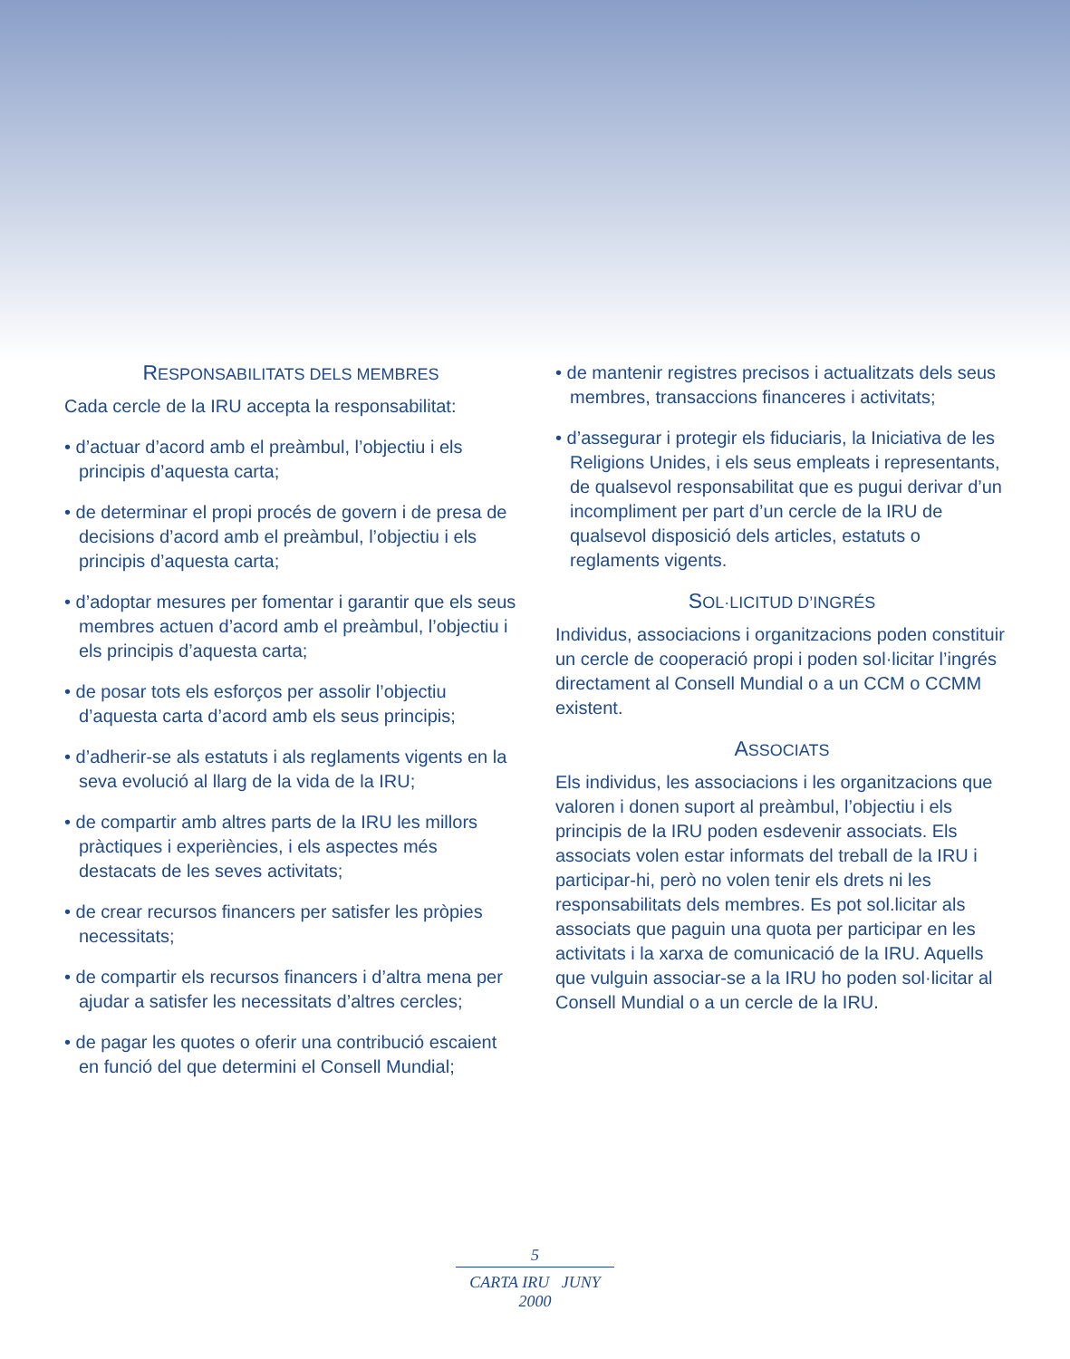RESPONSABILITATS DELS MEMBRES
Cada cercle de la IRU accepta la responsabilitat:
• d’actuar d’acord amb el preàmbul, l’objectiu i els principis d’aquesta carta;
• de determinar el propi procés de govern i de presa de decisions d’acord amb el preàmbul, l’objectiu i els principis d’aquesta carta;
• d’adoptar mesures per fomentar i garantir que els seus membres actuen d’acord amb el preàmbul, l’objectiu i els principis d’aquesta carta;
• de posar tots els esforços per assolir l’objectiu d’aquesta carta d’acord amb els seus principis;
• d’adherir-se als estatuts i als reglaments vigents en la seva evolució al llarg de la vida de la IRU;
• de compartir amb altres parts de la IRU les millors pràctiques i experiències, i els aspectes més destacats de les seves activitats;
• de crear recursos financers per satisfer les pròpies necessitats;
• de compartir els recursos financers i d’altra mena per ajudar a satisfer les necessitats d’altres cercles;
• de pagar les quotes o oferir una contribució escaient en funció del que determini el Consell Mundial;
• de mantenir registres precisos i actualitzats dels seus membres, transaccions financeres i activitats;
• d’assegurar i protegir els fiduciaris, la Iniciativa de les Religions Unides, i els seus empleats i representants, de qualsevol responsabilitat que es pugui derivar d’un incompliment per part d’un cercle de la IRU de qualsevol disposició dels articles, estatuts o reglaments vigents.
SOL·LICITUD D’INGRÉS
Individus, associacions i organitzacions poden constituir un cercle de cooperació propi i poden sol·licitar l’ingrés directament al Consell Mundial o a un CCM o CCMM existent.
ASSOCIATS
Els individus, les associacions i les organitzacions que valoren i donen suport al preàmbul, l’objectiu i els principis de la IRU poden esdevenir associats. Els associats volen estar informats del treball de la IRU i participar-hi, però no volen tenir els drets ni les responsabilitats dels membres. Es pot sol.licitar als associats que paguin una quota per participar en les activitats i la xarxa de comunicació de la IRU. Aquells que vulguin associar-se a la IRU ho poden sol·licitar al Consell Mundial o a un cercle de la IRU.
5
CARTA IRU JUNY 2000